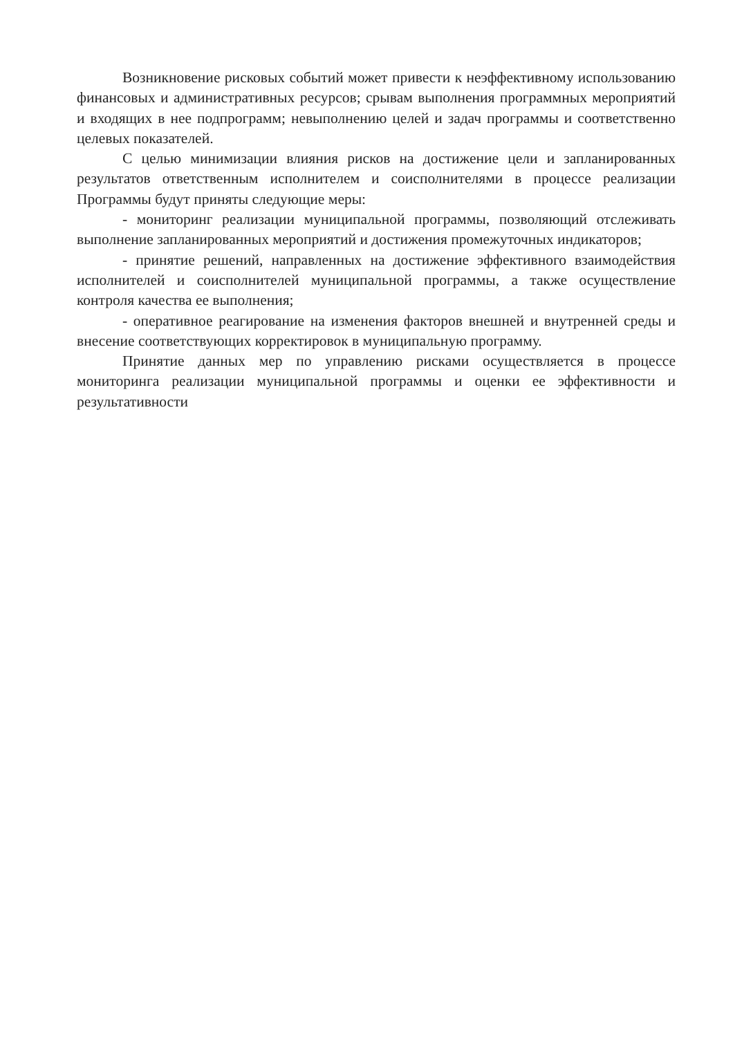Возникновение рисковых событий может привести к неэффективному использованию финансовых и административных ресурсов; срывам выполнения программных мероприятий и входящих в нее подпрограмм; невыполнению целей и задач программы и соответственно целевых показателей.
С целью минимизации влияния рисков на достижение цели и запланированных результатов ответственным исполнителем и соисполнителями в процессе реализации Программы будут приняты следующие меры:
- мониторинг реализации муниципальной программы, позволяющий отслеживать выполнение запланированных мероприятий и достижения промежуточных индикаторов;
- принятие решений, направленных на достижение эффективного взаимодействия исполнителей и соисполнителей муниципальной программы, а также осуществление контроля качества ее выполнения;
- оперативное реагирование на изменения факторов внешней и внутренней среды и внесение соответствующих корректировок в муниципальную программу.
Принятие данных мер по управлению рисками осуществляется в процессе мониторинга реализации муниципальной программы и оценки ее эффективности и результативности